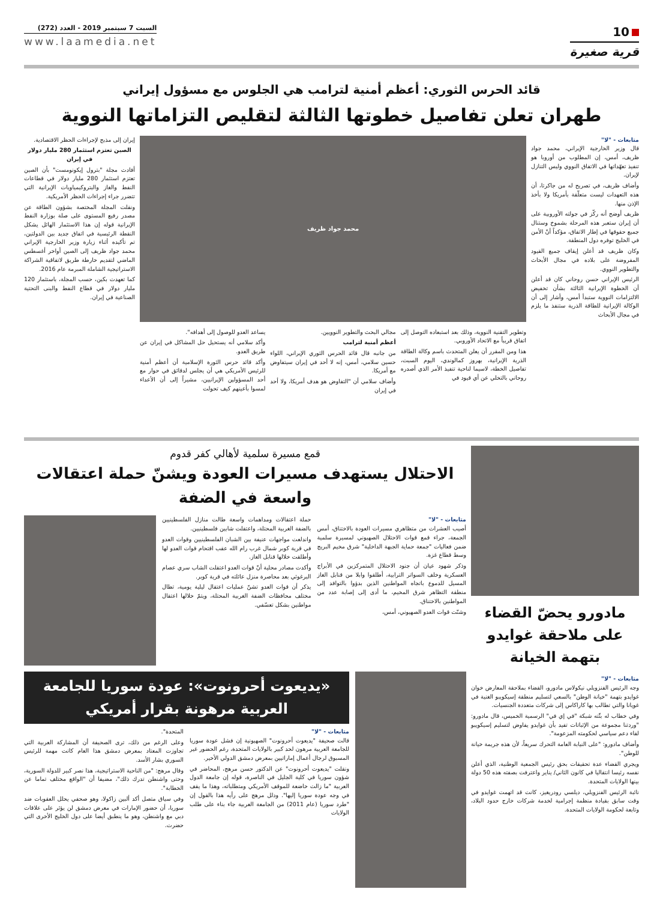10
قرية صغيرة
السبت 7 سبتمبر 2019 - العدد (272)
www.laamedia.net
قائد الحرس الثوري: أعظم أمنية لترامب هي الجلوس مع مسؤول إيراني
طهران تعلن تفاصيل خطوتها الثالثة لتقليص التزاماتها النووية
متابعات - "لا"
قال وزير الخارجية الإيراني، محمد جواد ظريف، أمس، إن المطلوب من أوروبا هو تنفيذ تعهّداتها في الاتفاق النووي وليس التنازل لإيران.
وأضاف ظريف، في تصريح له من جاكرتا، أن هذه التعهدات ليست متعلّقة بأمريكا ولا بأخذ الإذن منها.
ظريف أوضح أنه ركّز في جولته الأوروبية على أن إيران ستعبر هذه المرحلة بشموخ وستنال جميع حقوقها في إطار الاتفاق، مؤكداً أنّ الأمن في الخليج توفره دول المنطقة.
وكان ظريف قد أعلن إيقاف جميع القيود المفروضة على بلاده في مجال الأبحاث والتطوير النووي.
الرئيس الإيراني حسن روحاني كان قد أعلن أن الخطوة الإيرانية الثالثة بشأن تخفيض الالتزامات النووية ستبدأ أمس، وأشار إلى أن الوكالة الإيرانية للطاقة الذرية ستنفذ ما يلزم في مجال الأبحاث
محمد جواد ظريف
وتطوير التقنية النووية، وذلك بعد استبعاده التوصل إلى اتفاق قريباً مع الاتحاد الأوروبي.
هذا ومن المقرر أن يعلن المتحدث باسم وكالة الطاقة الذرية الإيرانية، بهروز كمالوندي، اليوم السبت، تفاصيل الخطة، لاسيما لناحية تنفيذ الأمر الذي أصدره روحاني بالتخلي عن أي قيود في
مجالي البحث والتطوير النوويين.
أعظم أمنية لترامب
من جانبه قال قائد الحرس الثوري الإيراني، اللواء حسين سلامي، أمس، إنه لا أحد في إيران سيتفاوض مع أمريكا.
وأضاف سلامي أن "التفاوض هو هدف أمريكا، ولا أحد في إيران
يساعد العدو للوصول إلى أهدافه".
وأكد سلامي أنه يستحيل حل المشاكل في إيران عن طريق العدو.
وأكد قائد حرس الثورة الإسلامية أن أعظم أمنية للرئيس الأمريكي هي أن يجلس لدقائق في حوار مع أحد المسؤولين الإيرانيين، مشيراً إلى أن الأعداء لمسوا بأعينهم كيف تحولت
إيران إلى مذبح لإجراءات الحظر الاقتصادية.
الصين تعتزم استثمار 280 مليار دولار في إيران
أفادت مجلة "بترول إيكونومست" بأن الصين تعتزم استثمار 280 مليار دولار في قطاعات النفط والغاز والبتروكيمياويات الإيرانية التي تتضرر جراء إجراءات الحظر الأمريكية.
ونقلت المجلة المختصة بشؤون الطاقة عن مصدر رفيع المستوى على صلة بوزارة النفط الإيرانية قوله إن هذا الاستثمار الهائل يشكل النقطة الرئيسية في اتفاق جديد بين الدولتين، تم تأكيده أثناء زيارة وزير الخارجية الإيراني محمد جواد ظريف إلى الصين أواخر أغسطس الماضي لتقديم خارطة طريق لاتفاقية الشراكة الاستراتيجية الشاملة المبرمة عام 2016.
كما تعهدت بكين، حسب المجلة، باستثمار 120 مليار دولار في قطاع النفط والبنى التحتية الصناعية في إيران.
مادورو يحضّ القضاء على ملاحقة غوايدو بتهمة الخيانة
متابعات - "لا"
وجه الرئيس الفنزويلي نيكولاس مادورو، القضاء بملاحقة المعارض خوان غوايدو بتهمة "خيانة الوطن" بالسعي لتسليم منطقة إسيكويبو الغنية في غويانا والتي تطالب بها كاراكاس إلى شركات متعددة الجنسيات.
وفي خطاب له بثّته شبكة "في إي في" الرسمية الخميس، قال مادورو: "وردتنا مجموعة من الإثباتات تفيد بأن غوايدو يفاوض لتسليم إسيكويبو لقاء دعم سياسي لحكومته المزعومة".
وأضاف مادورو: "على النيابة العامة التحرك سريعاً، لأن هذه جريمة خيانة للوطن".
ويجري القضاء عدة تحقيقات بحق رئيس الجمعية الوطنية، الذي أعلن نفسه رئيسا انتقاليا في كانون الثاني/ يناير واعترفت بصفته هذه 50 دولة بينها الولايات المتحدة.
نائبة الرئيس الفنزويلي، ديلسي رودريغيز، كانت قد اتهمت غوايدو في وقت سابق بقيادة منظمة إجرامية لخدمة شركات خارج حدود البلاد، وتابعة لحكومة الولايات المتحدة.
قمع مسيرة سلمية لأهالي كفر قدوم
الاحتلال يستهدف مسيرات العودة ويشنّ حملة اعتقالات واسعة في الضفة
متابعات - "لا"
أصيب العشرات من متظاهري مسيرات العودة بالاختناق، أمس الجمعة، جراء قمع قوات الاحتلال الصهيوني لمسيرة سلمية ضمن فعاليات "جمعة حماية الجبهة الداخلية" شرق مخيم البريج وسط قطاع غزة.
وذكر شهود عيان أن جنود الاحتلال المتمركزين في الأبراج العسكرية وخلف السواتر الترابية، أطلقوا وابلا من قنابل الغاز المسيل للدموع باتجاه المواطنين الذين بدؤوا بالتوافد إلى منطقة التظاهر شرق المخيم، ما أدى إلى إصابة عدد من المواطنين بالاختناق.
وشنّت قوات العدو الصهيوني، أمس،
حملة اعتقالات ومداهمات واسعة طالت منازل الفلسطينيين بالضفة الغربية المحتلة، واعتقلت شابين فلسطينيين.
واندلعت مواجهات عنيفة بين الشبان الفلسطينيين وقوات العدو في قرية كوبر شمال غرب رام الله عقب اقتحام قوات العدو لها وأطلقت خلالها قنابل الغاز.
وأكدت مصادر محلية أنّ قوات العدو اعتقلت الشاب سري عصام البرغوثي بعد محاصرة منزل عائلته في قرية كوبر.
يذكر أن قوات العدو تشنّ عمليات اعتقال ليلية يومية، تطال مختلف محافظات الضفة الغربية المحتلة، ويتمّ خلالها اعتقال مواطنين بشكل تعسّفي.
«يديعوت أحرونوت»: عودة سوريا للجامعة العربية مرهونة بقرار أمريكي
متابعات - "لا"
قالت صحيفة "يديعوت أحرونوت" الصهيونية إن فشل عودة سوريا للجامعة العربية مرهون لحد كبير بالولايات المتحدة، رغم الحضور غير المسبوق لرجال أعمال إماراتيين بمعرض دمشق الدولي الأخير.
ونقلت "يديعوت أحرونوت" عن الدكتور حسن مرهج، المحاضر في شؤون سوريا في كلية الجليل في الناصرة، قوله إن جامعة الدول العربية "ما زالت خاضعة للموقف الأمريكي ومتطلباته، وهذا ما يقف في وجه عودة سوريا إليها". ودلل مرهج على رأيه هذا بالقول إن "طرد سوريا (عام 2011) من الجامعة العربية جاء بناء على طلب الولايات
المتحدة".
وعلى الرغم من ذلك، ترى الصحيفة أن المشاركة العربية التي تجاوزت المعتاد بمعرض دمشق هذا العام كانت مهمة للرئيس السوري بشار الأسد.
وقال مرهج: "من الناحية الاستراتيجية، هذا نصر كبير للدولة السورية، وحتى واشنطن تدرك ذلك"، مضيفا أن "الواقع مختلف تماما عن الخطابة".
وفي سياق متصل أكد ألبين زاكولا، وهو صحفي يحلل العقوبات ضد سوريا، أن حضور الإمارات في معرض دمشق لن يؤثر على علاقات دبي مع واشنطن، وهو ما ينطبق أيضا على دول الخليج الأخرى التي حضرت.